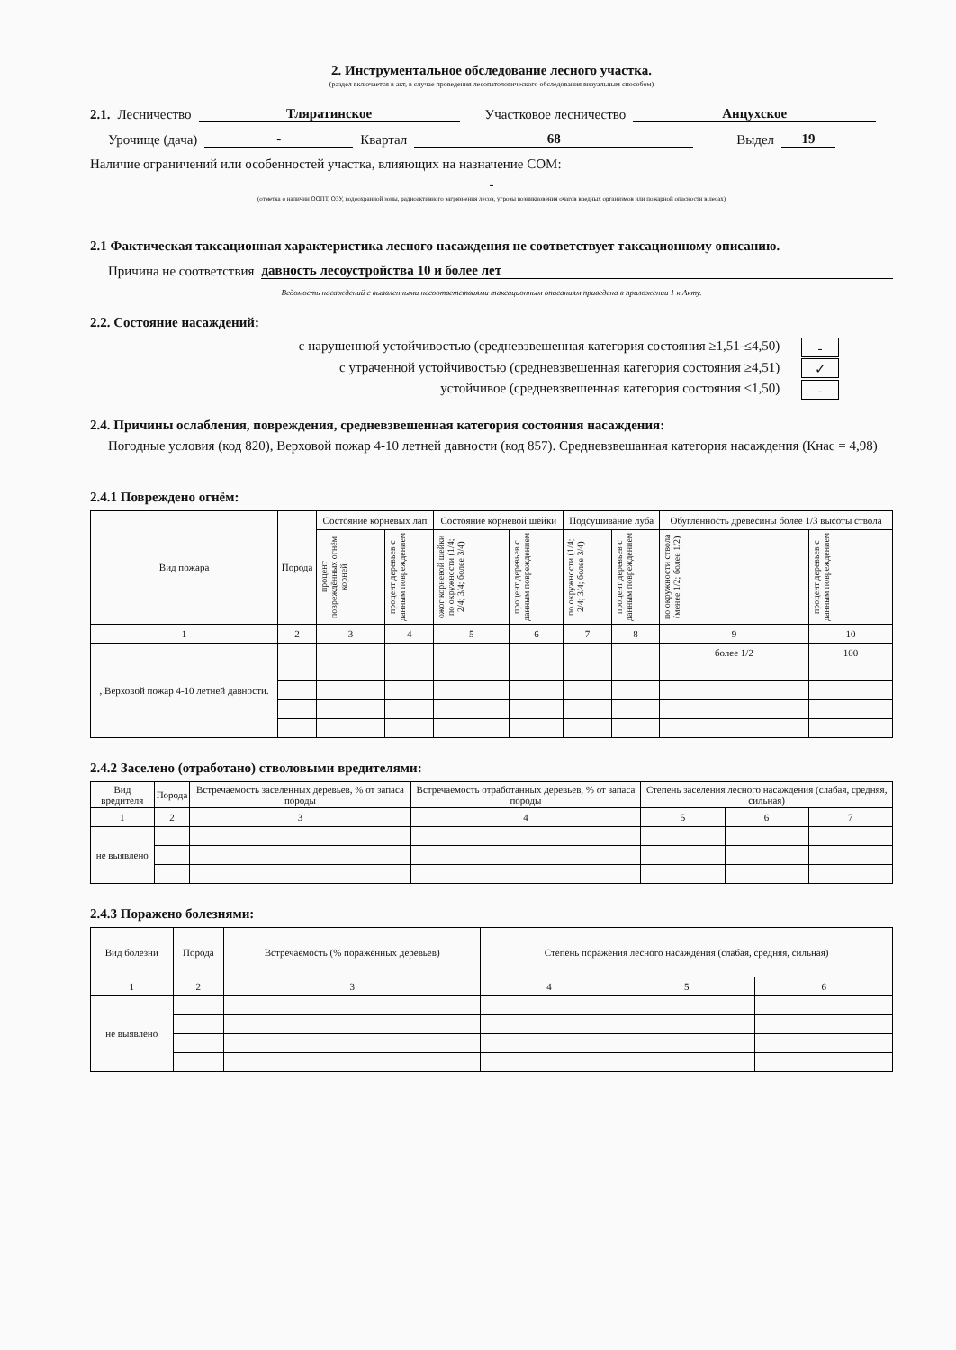2. Инструментальное обследование лесного участка.
(раздел включается в акт, в случае проведения лесопатологического обследования визуальным способом)
2.1. Лесничество Тляратинское Участковое лесничество Анцухское
Урочище (дача) - Квартал 68 Выдел 19
Наличие ограничений или особенностей участка, влияющих на назначение СОМ:
-
(отметка о наличии ООПТ, ОЗУ, водоохранной зоны, радиоактивного загрязнения лесов, угрозы возникновения очагов вредных организмов или пожарной опасности в лесах)
2.1 Фактическая таксационная характеристика лесного насаждения не соответствует таксационному описанию.
Причина не соответствия давность лесоустройства 10 и более лет
Ведомость насаждений с выявленными несоответствиями таксационным описаниям приведена в приложении 1 к Акту.
2.2. Состояние насаждений:
с нарушенной устойчивостью (средневзвешенная категория состояния ≥1,51-≤4,50) -
с утраченной устойчивостью (средневзвешенная категория состояния ≥4,51) ✓
устойчивое (средневзвешенная категория состояния <1,50) -
2.4. Причины ослабления, повреждения, средневзвешенная категория состояния насаждения:
Погодные условия (код 820), Верховой пожар 4-10 летней давности (код 857). Средневзвешанная категория насаждения (Кнас = 4,98)
2.4.1 Повреждено огнём:
| Вид пожара | Порода | Состояние корневых лап | | Состояние корневой шейки | | Подсушивание луба | | Обугленность древесины более 1/3 высоты ствола | |
| --- | --- | --- | --- | --- | --- | --- | --- | --- | --- |
| | | процент повреждённых огнём корней | процент деревьев с данным повреждением | ожог корневой шейки по окружности (1/4; 2/4; 3/4; более 3/4) | процент деревьев с данным повреждением | по окружности (1/4; 2/4; 3/4; более 3/4) | процент деревьев с данным повреждением | по окружности ствола (менее 1/2; более 1/2) | процент деревьев с данным повреждением |
| 1 | 2 | 3 | 4 | 5 | 6 | 7 | 8 | 9 | 10 |
| , Верховой пожар 4-10 летней давности. | | | | | | | | более 1/2 | 100 |
2.4.2 Заселено (отработано) стволовыми вредителями:
| Вид вредителя | Порода | Встречаемость заселенных деревьев, % от запаса породы | Встречаемость отработанных деревьев, % от запаса породы | Степень заселения лесного насаждения (слабая, средняя, сильная) | | |
| --- | --- | --- | --- | --- | --- | --- |
| 1 | 2 | 3 | 4 | 5 | 6 | 7 |
| не выявлено | | | | | | |
2.4.3 Поражено болезнями:
| Вид болезни | Порода | Встречаемость (% поражённых деревьев) | Степень поражения лесного насаждения (слабая, средняя, сильная) | | |
| --- | --- | --- | --- | --- | --- |
| 1 | 2 | 3 | 4 | 5 | 6 |
| не выявлено | | | | | |